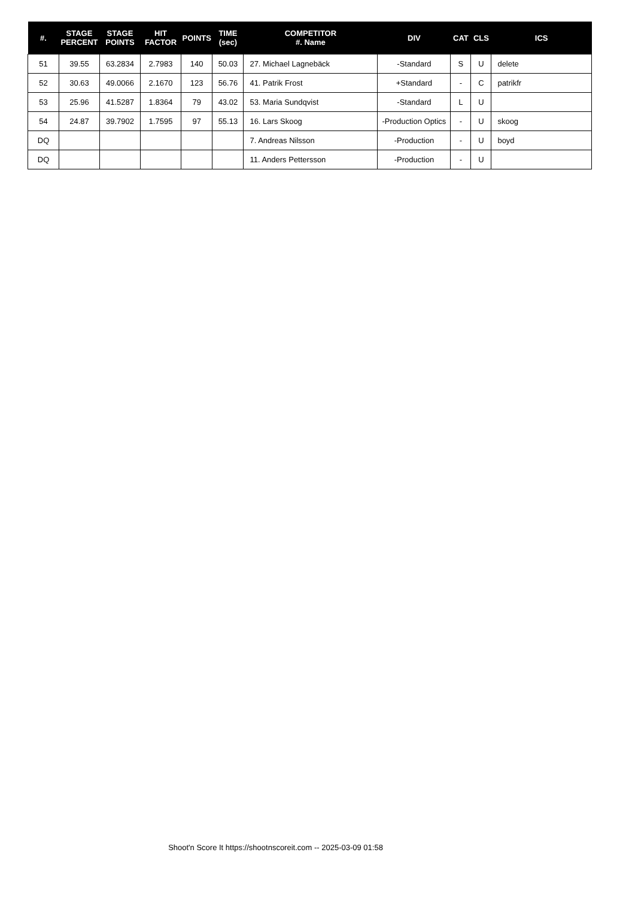| #. | STAGE PERCENT | STAGE POINTS | HIT FACTOR | POINTS | TIME (sec) | COMPETITOR #. Name | DIV | CAT | CLS | ICS |
| --- | --- | --- | --- | --- | --- | --- | --- | --- | --- | --- |
| 51 | 39.55 | 63.2834 | 2.7983 | 140 | 50.03 | 27. Michael Lagnebäck | -Standard | S | U | delete |
| 52 | 30.63 | 49.0066 | 2.1670 | 123 | 56.76 | 41. Patrik Frost | +Standard | - | C | patrikfr |
| 53 | 25.96 | 41.5287 | 1.8364 | 79 | 43.02 | 53. Maria Sundqvist | -Standard | L | U | |
| 54 | 24.87 | 39.7902 | 1.7595 | 97 | 55.13 | 16. Lars Skoog | -Production Optics | - | U | skoog |
| DQ | | | | | | 7. Andreas Nilsson | -Production | - | U | boyd |
| DQ | | | | | | 11. Anders Pettersson | -Production | - | U | |
Shoot'n Score It https://shootnscoreit.com -- 2025-03-09 01:58